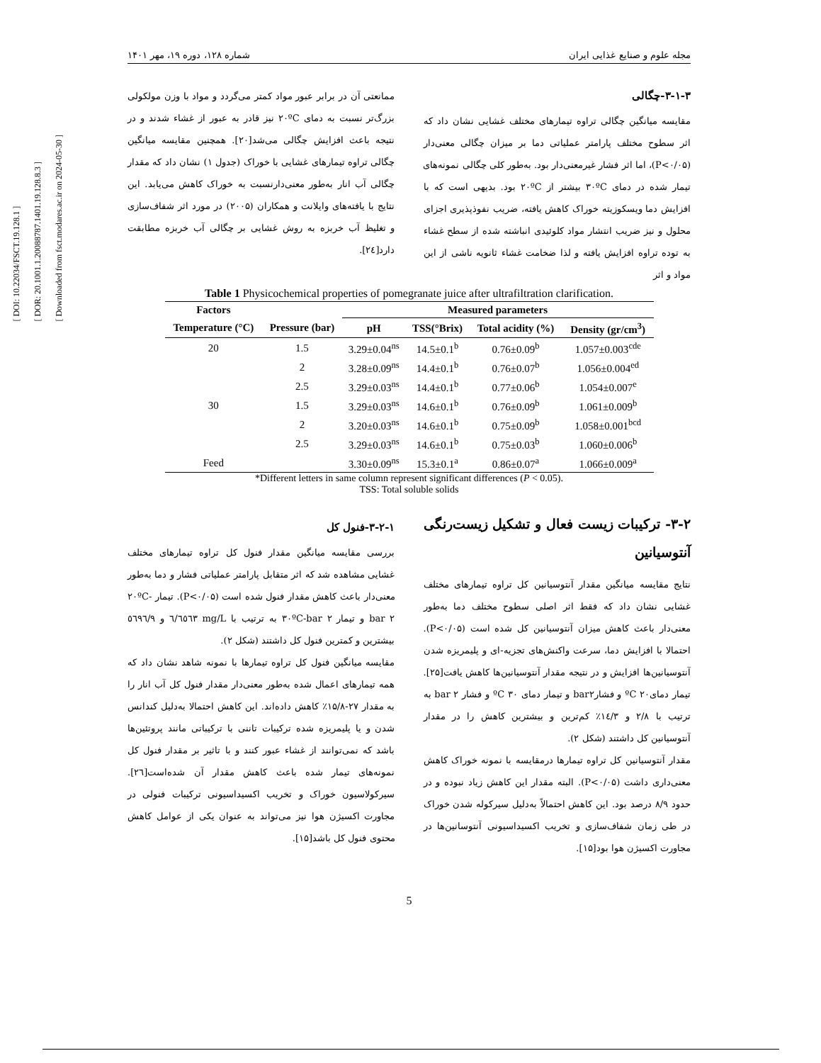[ DOI: 10.22034/FSCT.19.128.1 ]
[ DOR: 20.1001.1.20088787.1401.19.128.8.3 ]
[ Downloaded from fsct.modares.ac.ir on 2024-05-30 ]
مجله علوم و صنایع غذایی ایران شماره ۱۲۸، دوره ۱۹، مهر ۱۴۰۱
۳-۱-۳-چگالی
مقایسه میانگین چگالی تراوه تیمارهای مختلف غشایی نشان داد که اثر سطوح مختلف پارامتر عملیاتی دما بر میزان چگالی معنی‌دار (P<۰/۰۵)، اما اثر فشار غیرمعنی‌دار بود. به‌طور کلی چگالی نمونه‌های تیمار شده در دمای ۳۰ºC بیشتر از ۲۰ºC بود. بدیهی است که با افزایش دما ویسکوزیته خوراک کاهش یافته، ضریب نفوذپذیری اجزای محلول و نیز ضریب انتشار مواد کلوئیدی انباشته شده از سطح غشاء به توده تراوه افزایش یافته و لذا ضخامت غشاء ثانویه ناشی از این مواد و اثر
ممانعتی آن در برابر عبور مواد کمتر می‌گردد و مواد با وزن مولکولی بزرگ‌تر نسبت به دمای ۲۰ºC نیز قادر به عبور از غشاء شدند و در نتیجه باعث افزایش چگالی می‌شد[۲۰]. همچنین مقایسه میانگین چگالی تراوه تیمارهای غشایی با خوراک (جدول ۱) نشان داد که مقدار چگالی آب انار به‌طور معنی‌دارنسبت به خوراک کاهش می‌یابد. این نتایج با یافته‌های وایلانت و همکاران (۲۰۰۵) در مورد اثر شفاف‌سازی و تغلیظ آب خربزه به روش غشایی بر چگالی آب خربزه مطابقت دارد[۲٤].
Table 1 Physicochemical properties of pomegranate juice after ultrafiltration clarification.
| Factors | | Measured parameters | | | |
| --- | --- | --- | --- | --- | --- |
| Temperature (°C) | Pressure (bar) | pH | TSS(°Brix) | Total acidity (%) | Density (gr/cm<sup>3</sup>) |
| 20 | 1.5 | 3.29±0.04<sup>ns</sup> | 14.5±0.1<sup>b</sup> | 0.76±0.09<sup>b</sup> | 1.057±0.003<sup>cde</sup> |
| | 2 | 3.28±0.09<sup>ns</sup> | 14.4±0.1<sup>b</sup> | 0.76±0.07<sup>b</sup> | 1.056±0.004<sup>ed</sup> |
| | 2.5 | 3.29±0.03<sup>ns</sup> | 14.4±0.1<sup>b</sup> | 0.77±0.06<sup>b</sup> | 1.054±0.007<sup>e</sup> |
| 30 | 1.5 | 3.29±0.03<sup>ns</sup> | 14.6±0.1<sup>b</sup> | 0.76±0.09<sup>b</sup> | 1.061±0.009<sup>b</sup> |
| | 2 | 3.20±0.03<sup>ns</sup> | 14.6±0.1<sup>b</sup> | 0.75±0.09<sup>b</sup> | 1.058±0.001<sup>bcd</sup> |
| | 2.5 | 3.29±0.03<sup>ns</sup> | 14.6±0.1<sup>b</sup> | 0.75±0.03<sup>b</sup> | 1.060±0.006<sup>b</sup> |
| Feed | | 3.30±0.09<sup>ns</sup> | 15.3±0.1<sup>a</sup> | 0.86±0.07<sup>a</sup> | 1.066±0.009<sup>a</sup> |
*Different letters in same column represent significant differences (P < 0.05).
TSS: Total soluble solids
۳-۲- ترکیبات زیست فعال و تشکیل زیست‌رنگی آنتوسیانین
نتایج مقایسه میانگین مقدار آنتوسیانین کل تراوه تیمارهای مختلف غشایی نشان داد که فقط اثر اصلی سطوح مختلف دما به‌طور معنی‌دار باعث کاهش میزان آنتوسیانین کل شده است (P<۰/۰۵). احتمالا با افزایش دما، سرعت واکنش‌های تجزیه-ای و پلیمریزه شدن آنتوسیانین‌ها افزایش و در نتیجه مقدار آنتوسیانین‌ها کاهش یافت[۲۵]. تیمار دمایºC ۲۰ و فشارbar۲ و تیمار دمای ºC ۳۰ و فشار bar ۲ به ترتیب با ۲/۸ و ۱٤/۳٪ کم‌ترین و بیشترین کاهش را در مقدار آنتوسیانین کل داشتند (شکل ۲).
مقدار آنتوسیانین کل تراوه تیمارها درمقایسه با نمونه خوراک کاهش معنی‌داری داشت (P<۰/۰۵). البته مقدار این کاهش زیاد نبوده و در حدود ۸/۹ درصد بود. این کاهش احتمالاً به‌دلیل سیرکوله شدن خوراک در طی زمان شفاف‌سازی و تخریب اکسیداسیونی آنتوسانین‌ها در مجاورت اکسیژن هوا بود[۱۵].
۳-۲-۱-فنول کل
بررسی مقایسه میانگین مقدار فنول کل تراوه تیمارهای مختلف غشایی مشاهده شد که اثر متقابل پارامتر عملیاتی فشار و دما به‌طور معنی‌دار باعث کاهش مقدار فنول شده است (P<۰/۰۵). تیمار ۲۰ºC-bar ۲ و تیمار ۳۰ºC-bar ۲ به ترتیب با mg/L ٦٥٦۳/٦ و ٥٦۹٦/۹ بیشترین و کمترین فنول کل داشتند (شکل ۲).
مقایسه میانگین فنول کل تراوه تیمارها با نمونه شاهد نشان داد که همه تیمارهای اعمال شده به‌طور معنی‌دار مقدار فنول کل آب انار را به مقدار ۲۷-۱۵/۸٪ کاهش داده‌اند. این کاهش احتمالا به‌دلیل کندانس شدن و یا پلیمریزه شده ترکیبات تاننی با ترکیباتی مانند پروتئین‌ها باشد که نمی‌توانند از غشاء عبور کنند و با تاثیر بر مقدار فنول کل نمونه‌های تیمار شده باعث کاهش مقدار آن شده‌است[۲٦]. سیرکولاسیون خوراک و تخریب اکسیداسیونی ترکیبات فنولی در مجاورت اکسیژن هوا نیز می‌تواند به عنوان یکی از عوامل کاهش محتوی فنول کل باشد[۱۵].
5